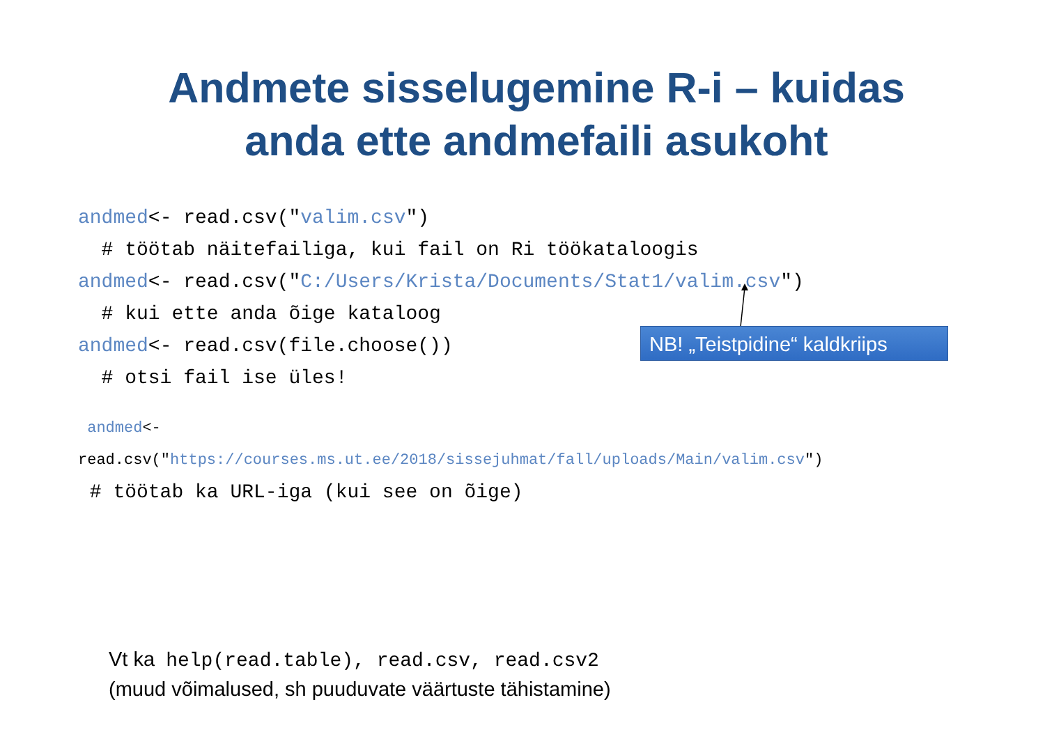Andmete sisselugemine R-i – kuidas
anda ette andmefaili asukoht
andmed<- read.csv("valim.csv")
# töötab näitefailiga, kui fail on Ri töökataloogis
andmed<- read.csv("C:/Users/Krista/Documents/Stat1/valim.csv")
# kui ette anda õige kataloog
andmed<- read.csv(file.choose())
# otsi fail ise üles!
andmed<-
read.csv("https://courses.ms.ut.ee/2018/sissejuhmat/fall/uploads/Main/valim.csv")
# töötab ka URL-iga (kui see on õige)
NB! „Teistpidine“ kaldkriips
Vt ka help(read.table), read.csv, read.csv2
(muud võimalused, sh puuduvate väärtuste tähistamine)